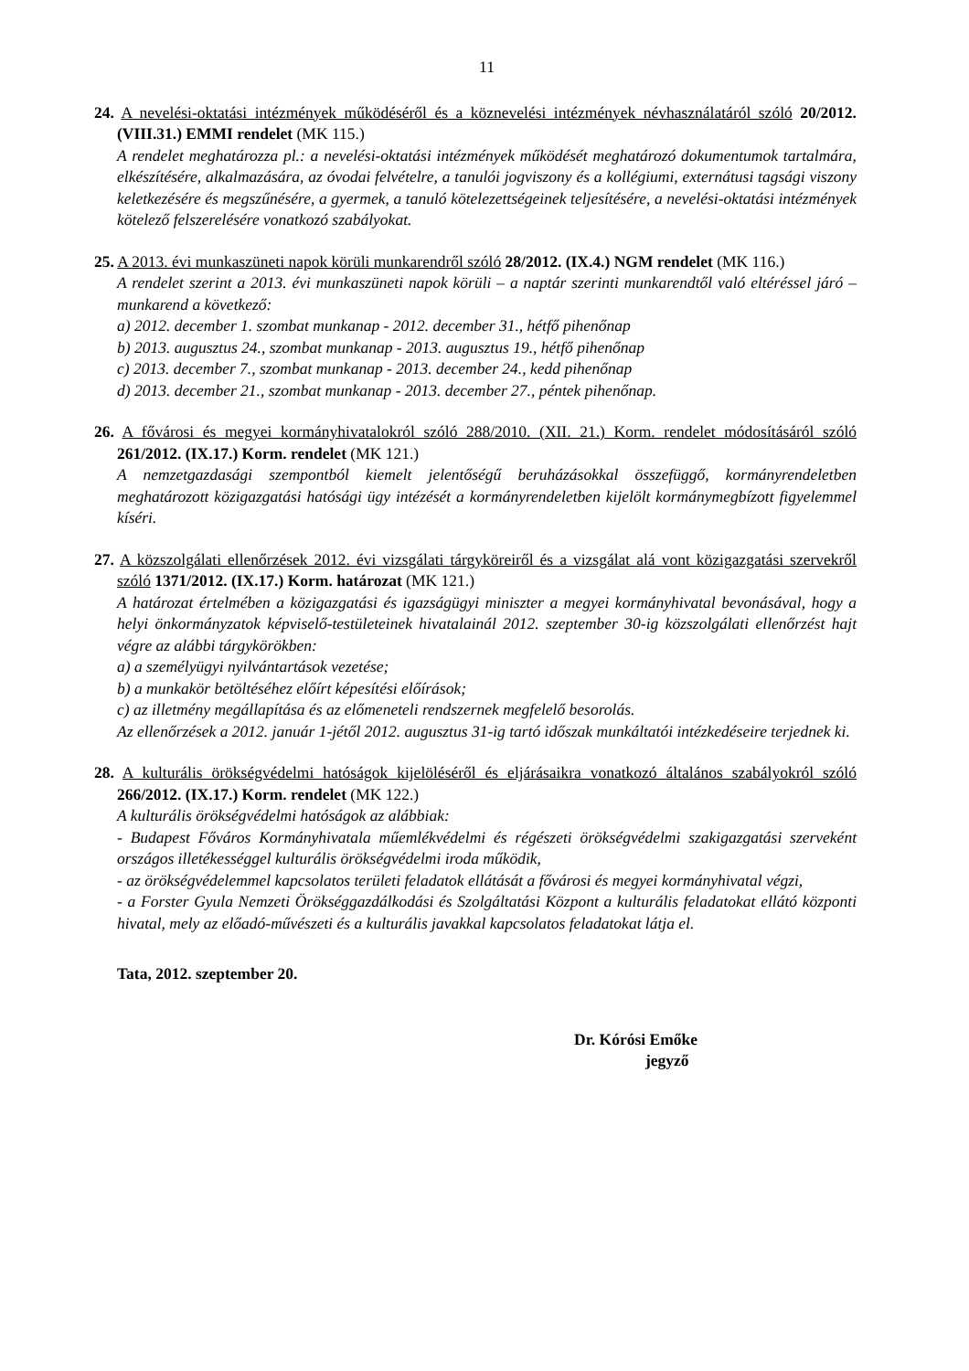11
24. A nevelési-oktatási intézmények működéséről és a köznevelési intézmények névhasználatáról szóló 20/2012. (VIII.31.) EMMI rendelet (MK 115.)
A rendelet meghatározza pl.: a nevelési-oktatási intézmények működését meghatározó dokumentumok tartalmára, elkészítésére, alkalmazására, az óvodai felvételre, a tanulói jogviszony és a kollégiumi, externátusi tagsági viszony keletkezésére és megszűnésére, a gyermek, a tanuló kötelezettségeinek teljesítésére, a nevelési-oktatási intézmények kötelező felszerelésére vonatkozó szabályokat.
25. A 2013. évi munkaszüneti napok körüli munkarendről szóló 28/2012. (IX.4.) NGM rendelet (MK 116.)
A rendelet szerint a 2013. évi munkaszüneti napok körüli – a naptár szerinti munkarendtől való eltéréssel járó – munkarend a következő:
a) 2012. december 1. szombat munkanap - 2012. december 31., hétfő pihenőnap
b) 2013. augusztus 24., szombat munkanap - 2013. augusztus 19., hétfő pihenőnap
c) 2013. december 7., szombat munkanap - 2013. december 24., kedd pihenőnap
d) 2013. december 21., szombat munkanap - 2013. december 27., péntek pihenőnap.
26. A fővárosi és megyei kormányhivatalokról szóló 288/2010. (XII. 21.) Korm. rendelet módosításáról szóló 261/2012. (IX.17.) Korm. rendelet (MK 121.)
A nemzetgazdasági szempontból kiemelt jelentőségű beruházásokkal összefüggő, kormányrendeletben meghatározott közigazgatási hatósági ügy intézését a kormányrendeletben kijelölt kormánymegbízott figyelemmel kíséri.
27. A közszolgálati ellenőrzések 2012. évi vizsgálati tárgyköreiről és a vizsgálat alá vont közigazgatási szervekről szóló 1371/2012. (IX.17.) Korm. határozat (MK 121.)
A határozat értelmében a közigazgatási és igazságügyi miniszter a megyei kormányhivatal bevonásával, hogy a helyi önkormányzatok képviselő-testületeinek hivatalainál 2012. szeptember 30-ig közszolgálati ellenőrzést hajt végre az alábbi tárgykörökben:
a) a személyügyi nyilvántartások vezetése;
b) a munkakör betöltéséhez előírt képesítési előírások;
c) az illetmény megállapítása és az előmeneteli rendszernek megfelelő besorolás.
Az ellenőrzések a 2012. január 1-jétől 2012. augusztus 31-ig tartó időszak munkáltatói intézkedéseire terjednek ki.
28. A kulturális örökségvédelmi hatóságok kijelöléséről és eljárásaikra vonatkozó általános szabályokról szóló 266/2012. (IX.17.) Korm. rendelet (MK 122.)
A kulturális örökségvédelmi hatóságok az alábbiak:
- Budapest Főváros Kormányhivatala műemlékvédelmi és régészeti örökségvédelmi szakigazgatási szerveként országos illetékességgel kulturális örökségvédelmi iroda működik,
- az örökségvédelemmel kapcsolatos területi feladatok ellátását a fővárosi és megyei kormányhivatal végzi,
- a Forster Gyula Nemzeti Örökséggazdálkodási és Szolgáltatási Központ a kulturális feladatokat ellátó központi hivatal, mely az előadó-művészeti és a kulturális javakkal kapcsolatos feladatokat látja el.
Tata, 2012. szeptember 20.
Dr. Kórósi Emőke
jegyző